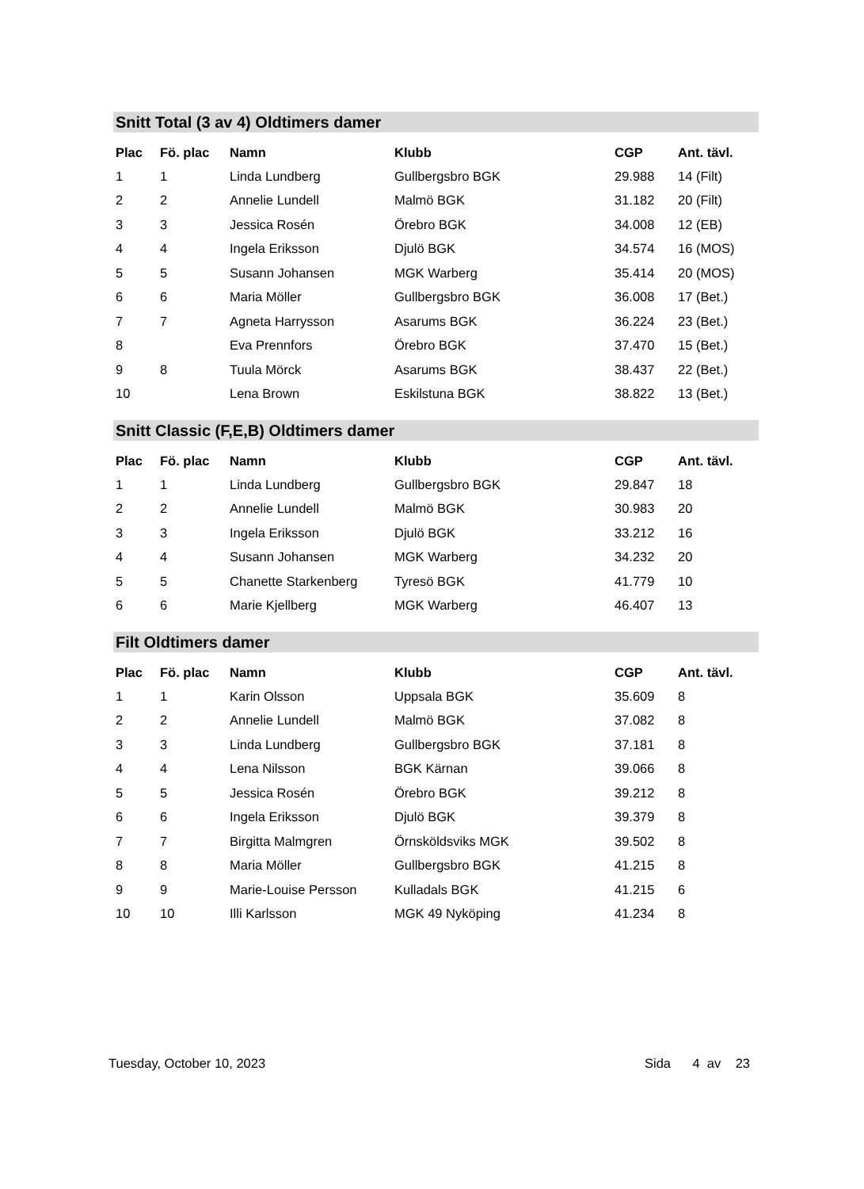Snitt Total (3 av 4) Oldtimers damer
| Plac | Fö. plac | Namn | Klubb | CGP | Ant. tävl. |
| --- | --- | --- | --- | --- | --- |
| 1 | 1 | Linda Lundberg | Gullbergsbro BGK | 29.988 | 14 (Filt) |
| 2 | 2 | Annelie Lundell | Malmö BGK | 31.182 | 20 (Filt) |
| 3 | 3 | Jessica Rosén | Örebro BGK | 34.008 | 12 (EB) |
| 4 | 4 | Ingela Eriksson | Djulö BGK | 34.574 | 16 (MOS) |
| 5 | 5 | Susann Johansen | MGK Warberg | 35.414 | 20 (MOS) |
| 6 | 6 | Maria Möller | Gullbergsbro BGK | 36.008 | 17 (Bet.) |
| 7 | 7 | Agneta Harrysson | Asarums BGK | 36.224 | 23 (Bet.) |
| 8 | | Eva Prennfors | Örebro BGK | 37.470 | 15 (Bet.) |
| 9 | 8 | Tuula Mörck | Asarums BGK | 38.437 | 22 (Bet.) |
| 10 | | Lena Brown | Eskilstuna BGK | 38.822 | 13 (Bet.) |
Snitt Classic (F,E,B) Oldtimers damer
| Plac | Fö. plac | Namn | Klubb | CGP | Ant. tävl. |
| --- | --- | --- | --- | --- | --- |
| 1 | 1 | Linda Lundberg | Gullbergsbro BGK | 29.847 | 18 |
| 2 | 2 | Annelie Lundell | Malmö BGK | 30.983 | 20 |
| 3 | 3 | Ingela Eriksson | Djulö BGK | 33.212 | 16 |
| 4 | 4 | Susann Johansen | MGK Warberg | 34.232 | 20 |
| 5 | 5 | Chanette Starkenberg | Tyresö BGK | 41.779 | 10 |
| 6 | 6 | Marie Kjellberg | MGK Warberg | 46.407 | 13 |
Filt Oldtimers damer
| Plac | Fö. plac | Namn | Klubb | CGP | Ant. tävl. |
| --- | --- | --- | --- | --- | --- |
| 1 | 1 | Karin Olsson | Uppsala BGK | 35.609 | 8 |
| 2 | 2 | Annelie Lundell | Malmö BGK | 37.082 | 8 |
| 3 | 3 | Linda Lundberg | Gullbergsbro BGK | 37.181 | 8 |
| 4 | 4 | Lena Nilsson | BGK Kärnan | 39.066 | 8 |
| 5 | 5 | Jessica Rosén | Örebro BGK | 39.212 | 8 |
| 6 | 6 | Ingela Eriksson | Djulö BGK | 39.379 | 8 |
| 7 | 7 | Birgitta Malmgren | Örnsköldsviks MGK | 39.502 | 8 |
| 8 | 8 | Maria Möller | Gullbergsbro BGK | 41.215 | 8 |
| 9 | 9 | Marie-Louise Persson | Kulladals BGK | 41.215 | 6 |
| 10 | 10 | Illi Karlsson | MGK 49 Nyköping | 41.234 | 8 |
Tuesday, October 10, 2023 Sida 4 av 23